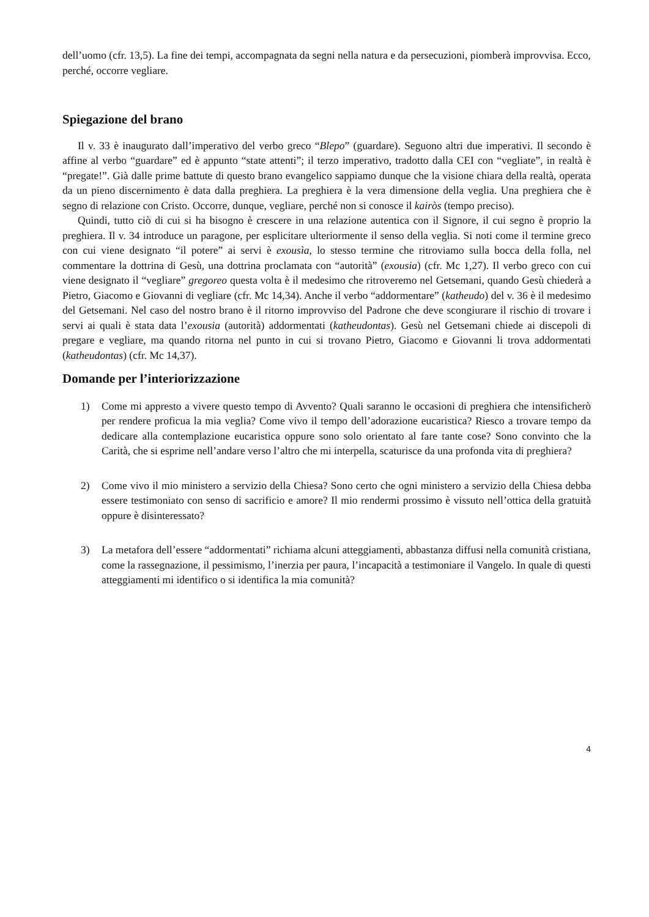dell’uomo (cfr. 13,5). La fine dei tempi, accompagnata da segni nella natura e da persecuzioni, piomberà improvvisa. Ecco, perché, occorre vegliare.
Spiegazione del brano
Il v. 33 è inaugurato dall’imperativo del verbo greco “Blepo” (guardare). Seguono altri due imperativi. Il secondo è affine al verbo “guardare” ed è appunto “state attenti”; il terzo imperativo, tradotto dalla CEI con “vegliate”, in realtà è “pregate!”. Già dalle prime battute di questo brano evangelico sappiamo dunque che la visione chiara della realtà, operata da un pieno discernimento è data dalla preghiera. La preghiera è la vera dimensione della veglia. Una preghiera che è segno di relazione con Cristo. Occorre, dunque, vegliare, perché non si conosce il kairòs (tempo preciso).
Quindi, tutto ciò di cui si ha bisogno è crescere in una relazione autentica con il Signore, il cui segno è proprio la preghiera. Il v. 34 introduce un paragone, per esplicitare ulteriormente il senso della veglia. Si noti come il termine greco con cui viene designato “il potere” ai servi è exousìa, lo stesso termine che ritroviamo sulla bocca della folla, nel commentare la dottrina di Gesù, una dottrina proclamata con “autorità” (exousia) (cfr. Mc 1,27). Il verbo greco con cui viene designato il “vegliare” gregoreo questa volta è il medesimo che ritroveremo nel Getsemani, quando Gesù chiederà a Pietro, Giacomo e Giovanni di vegliare (cfr. Mc 14,34). Anche il verbo “addormentare” (katheudo) del v. 36 è il medesimo del Getsemani. Nel caso del nostro brano è il ritorno improvviso del Padrone che deve scongiurare il rischio di trovare i servi ai quali è stata data l’exousia (autorità) addormentati (katheudontas). Gesù nel Getsemani chiede ai discepoli di pregare e vegliare, ma quando ritorna nel punto in cui si trovano Pietro, Giacomo e Giovanni li trova addormentati (katheudontas) (cfr. Mc 14,37).
Domande per l’interiorizzazione
1) Come mi appresto a vivere questo tempo di Avvento? Quali saranno le occasioni di preghiera che intensificherò per rendere proficua la mia veglia? Come vivo il tempo dell’adorazione eucaristica? Riesco a trovare tempo da dedicare alla contemplazione eucaristica oppure sono solo orientato al fare tante cose? Sono convinto che la Carità, che si esprime nell’andare verso l’altro che mi interpella, scaturisce da una profonda vita di preghiera?
2) Come vivo il mio ministero a servizio della Chiesa? Sono certo che ogni ministero a servizio della Chiesa debba essere testimoniato con senso di sacrificio e amore? Il mio rendermi prossimo è vissuto nell’ottica della gratuità oppure è disinteressato?
3) La metafora dell’essere “addormentati” richiama alcuni atteggiamenti, abbastanza diffusi nella comunità cristiana, come la rassegnazione, il pessimismo, l’inerzia per paura, l’incapacità a testimoniare il Vangelo. In quale di questi atteggiamenti mi identifico o si identifica la mia comunità?
4